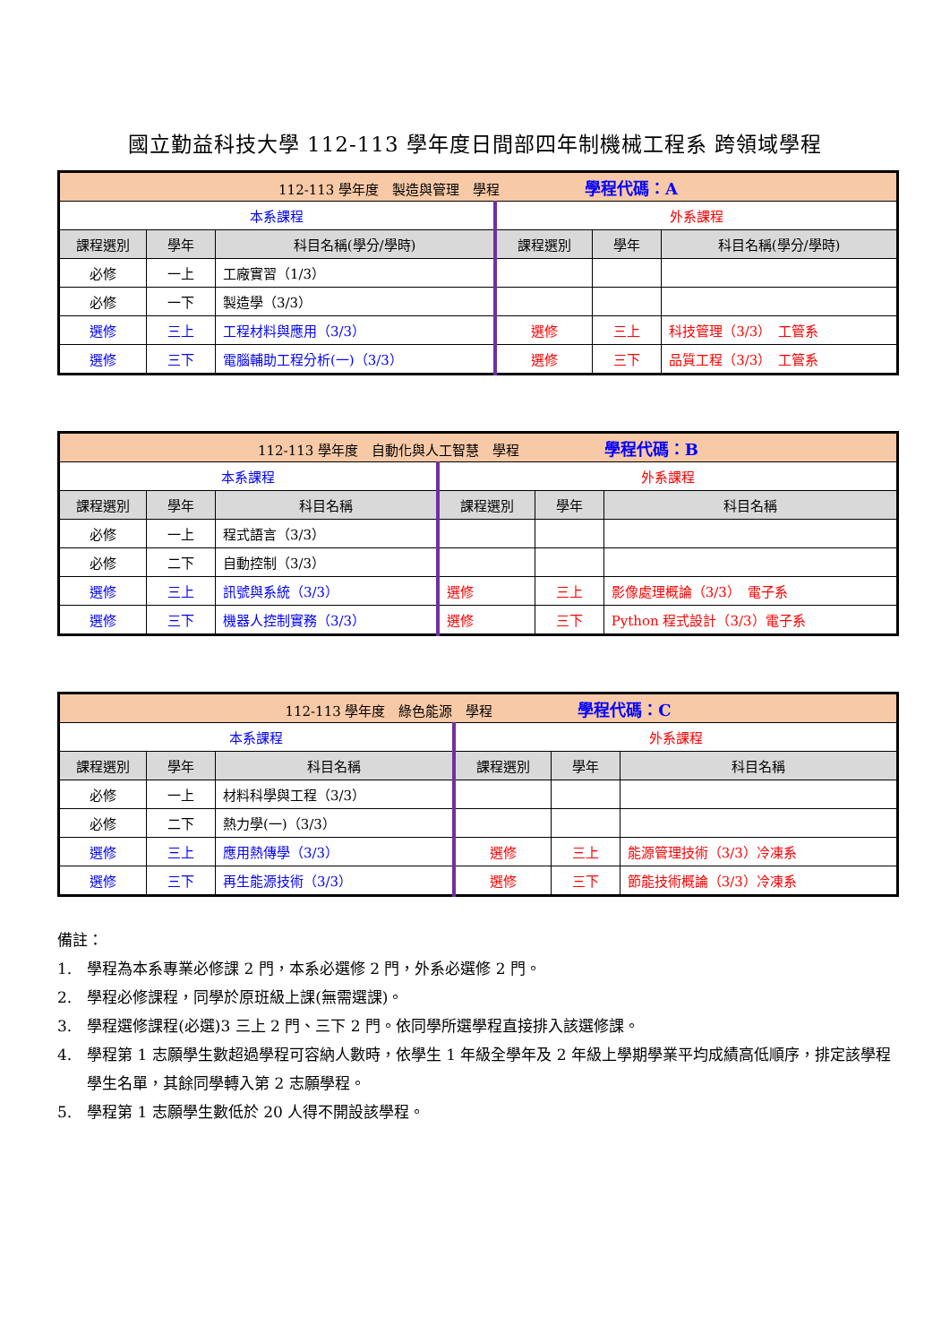國立勤益科技大學 112-113 學年度日間部四年制機械工程系 跨領域學程
| 112-113 學年度 製造與管理 學程 學程代碼：A | | | | | |
| 本系課程 | | | 外系課程 | | |
| 課程選別 | 學年 | 科目名稱(學分/學時) | 課程選別 | 學年 | 科目名稱(學分/學時) |
| 必修 | 一上 | 工廠實習（1/3） | | | |
| 必修 | 一下 | 製造學（3/3） | | | |
| 選修 | 三上 | 工程材料與應用（3/3） | 選修 | 三上 | 科技管理（3/3） 工管系 |
| 選修 | 三下 | 電腦輔助工程分析(一)（3/3） | 選修 | 三下 | 品質工程（3/3） 工管系 |
| 112-113 學年度 自動化與人工智慧 學程 學程代碼：B | | | | | |
| 本系課程 | | | 外系課程 | | |
| 課程選別 | 學年 | 科目名稱 | 課程選別 | 學年 | 科目名稱 |
| 必修 | 一上 | 程式語言（3/3） | | | |
| 必修 | 二下 | 自動控制（3/3） | | | |
| 選修 | 三上 | 訊號與系統（3/3） | 選修 | 三上 | 影像處理概論（3/3） 電子系 |
| 選修 | 三下 | 機器人控制實務（3/3） | 選修 | 三下 | Python 程式設計（3/3）電子系 |
| 112-113 學年度 綠色能源 學程 學程代碼：C | | | | | |
| 本系課程 | | | 外系課程 | | |
| 課程選別 | 學年 | 科目名稱 | 課程選別 | 學年 | 科目名稱 |
| 必修 | 一上 | 材料科學與工程（3/3） | | | |
| 必修 | 二下 | 熱力學(一)（3/3） | | | |
| 選修 | 三上 | 應用熱傳學（3/3） | 選修 | 三上 | 能源管理技術（3/3）冷凍系 |
| 選修 | 三下 | 再生能源技術（3/3） | 選修 | 三下 | 節能技術概論（3/3）冷凍系 |
備註：
1.　學程為本系專業必修課 2 門，本系必選修 2 門，外系必選修 2 門。
2.　學程必修課程，同學於原班級上課(無需選課)。
3.　學程選修課程(必選)3 三上 2 門、三下 2 門。依同學所選學程直接排入該選修課。
4.　學程第 1 志願學生數超過學程可容納人數時，依學生 1 年級全學年及 2 年級上學期學業平均成績高低順序，排定該學程學生名單，其餘同學轉入第 2 志願學程。
5.　學程第 1 志願學生數低於 20 人得不開設該學程。